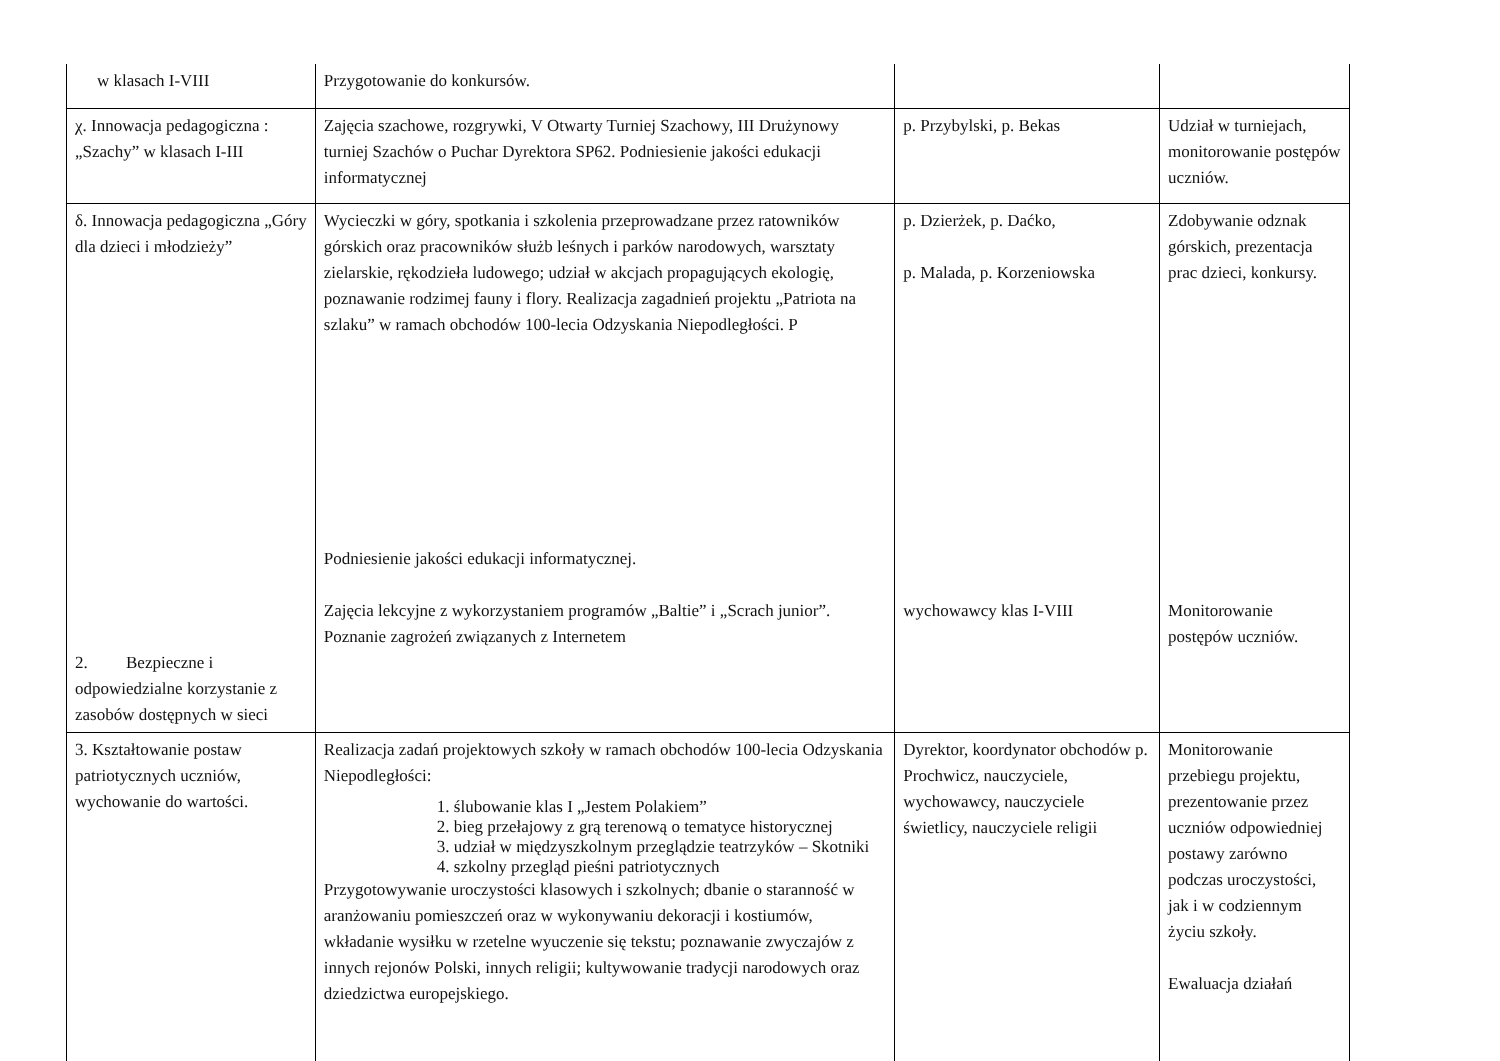| w klasach I-VIII | Przygotowanie do konkursów. | | |
| χ. Innowacja pedagogiczna : „Szachy” w klasach I-III | Zajęcia szachowe, rozgrywki, V Otwarty Turniej Szachowy, III Drużynowy turniej Szachów o Puchar Dyrektora SP62. Podniesienie jakości edukacji informatycznej | p. Przybylski, p. Bekas | Udział w turniejach, monitorowanie postępów uczniów. |
| δ. Innowacja pedagogiczna „Góry dla dzieci i młodzieży” 2. Bezpieczne i odpowiedzialne korzystanie z zasobów dostępnych w sieci | Wycieczki w góry, spotkania i szkolenia przeprowadzane przez ratowników górskich oraz pracowników służb leśnych i parków narodowych, warsztaty zielarskie, rękodzieła ludowego; udział w akcjach propagujących ekologię, poznawanie rodzimej fauny i flory. Realizacja zagadnień projektu „Patriota na szlaku” w ramach obchodów 100-lecia Odzyskania Niepodległości. P Podniesienie jakości edukacji informatycznej. Zajęcia lekcyjne z wykorzystaniem programów „Baltie” i „Scrach junior”. Poznanie zagrożeń związanych z Internetem | p. Dzierżek, p. Daćko, p. Malada, p. Korzeniowska wychowawcy klas I-VIII | Zdobywanie odznak górskich, prezentacja prac dzieci, konkursy. Monitorowanie postępów uczniów. |
| 3. Kształtowanie postaw patriotycznych uczniów, wychowanie do wartości. | Realizacja zadań projektowych szkoły w ramach obchodów 100-lecia Odzyskania Niepodległości: 1. ślubowanie klas I „Jestem Polakiem” 2. bieg przełajowy z grą terenową o tematyce historycznej 3. udział w międzyszkolnym przeglądzie teatrzyków – Skotniki 4. szkolny przegląd pieśni patriotycznych Przygotowywanie uroczystości klasowych i szkolnych; dbanie o staranność w aranżowaniu pomieszczeń oraz w wykonywaniu dekoracji i kostiumów, wkładanie wysiłku w rzetelne wyuczenie się tekstu; poznawanie zwyczajów z innych rejonów Polski, innych religii; kultywowanie tradycji narodowych oraz dziedzictwa europejskiego. | Dyrektor, koordynator obchodów p. Prochwicz, nauczyciele, wychowawcy, nauczyciele świetlicy, nauczyciele religii | Monitorowanie przebiegu projektu, prezentowanie przez uczniów odpowiedniej postawy zarówno podczas uroczystości, jak i w codziennym życiu szkoły. Ewaluacja działań |